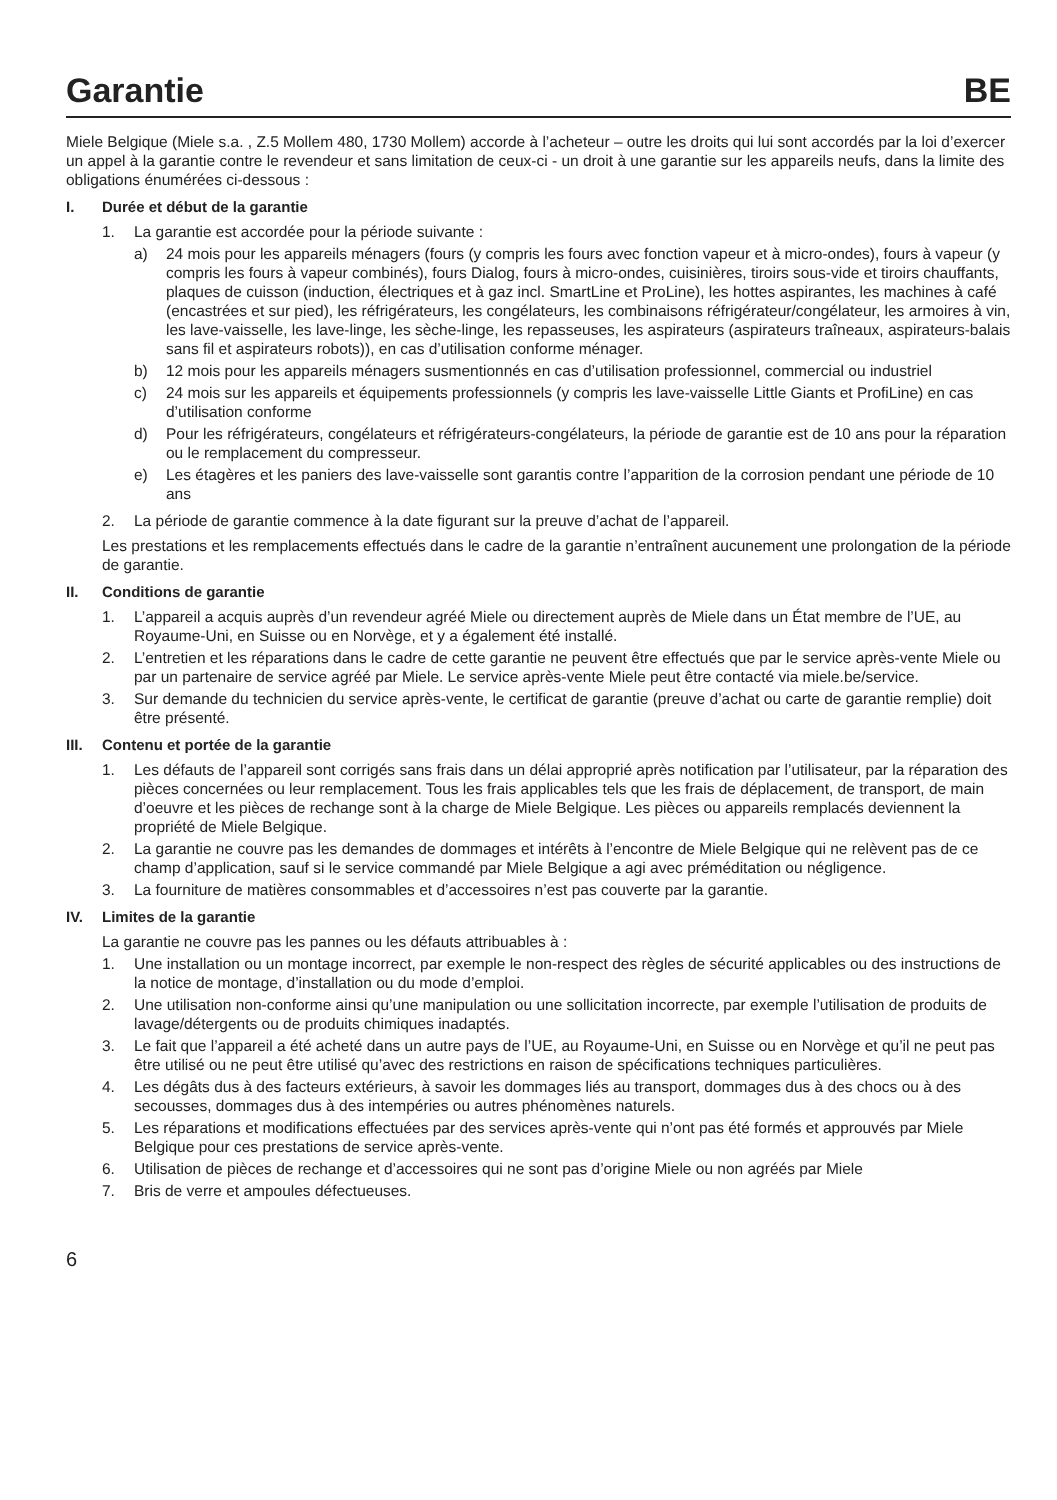Garantie BE
Miele Belgique (Miele s.a. , Z.5 Mollem 480, 1730 Mollem) accorde à l’acheteur – outre les droits qui lui sont accordés par la loi d’exercer un appel à la garantie contre le revendeur et sans limitation de ceux-ci - un droit à une garantie sur les appareils neufs, dans la limite des obligations énumérées ci-dessous :
I. Durée et début de la garantie
1. La garantie est accordée pour la période suivante :
a) 24 mois pour les appareils ménagers (fours (y compris les fours avec fonction vapeur et à micro-ondes), fours à vapeur (y compris les fours à vapeur combinés), fours Dialog, fours à micro-ondes, cuisinières, tiroirs sous-vide et tiroirs chauffants, plaques de cuisson (induction, électriques et à gaz incl. SmartLine et ProLine), les hottes aspirantes, les machines à café (encastrées et sur pied), les réfrigérateurs, les congélateurs, les combinaisons réfrigérateur/congélateur, les armoires à vin, les lave-vaisselle, les lave-linge, les sèche-linge, les repasseuses, les aspirateurs (aspirateurs traîneaux, aspirateurs-balais sans fil et aspirateurs robots)), en cas d’utilisation conforme ménager.
b) 12 mois pour les appareils ménagers susmentionnés en cas d’utilisation professionnel, commercial ou industriel
c) 24 mois sur les appareils et équipements professionnels (y compris les lave-vaisselle Little Giants et ProfiLine) en cas d’utilisation conforme
d) Pour les réfrigérateurs, congélateurs et réfrigérateurs-congélateurs, la période de garantie est de 10 ans pour la réparation ou le remplacement du compresseur.
e) Les étagères et les paniers des lave-vaisselle sont garantis contre l’apparition de la corrosion pendant une période de 10 ans
2. La période de garantie commence à la date figurant sur la preuve d’achat de l’appareil.
Les prestations et les remplacements effectués dans le cadre de la garantie n’entraînent aucunement une prolongation de la période de garantie.
II. Conditions de garantie
1. L’appareil a acquis auprès d’un revendeur agréé Miele ou directement auprès de Miele dans un État membre de l’UE, au Royaume-Uni, en Suisse ou en Norvège, et y a également été installé.
2. L’entretien et les réparations dans le cadre de cette garantie ne peuvent être effectués que par le service après-vente Miele ou par un partenaire de service agréé par Miele. Le service après-vente Miele peut être contacté via miele.be/service.
3. Sur demande du technicien du service après-vente, le certificat de garantie (preuve d’achat ou carte de garantie remplie) doit être présenté.
III. Contenu et portée de la garantie
1. Les défauts de l’appareil sont corrigés sans frais dans un délai approprié après notification par l’utilisateur, par la réparation des pièces concernées ou leur remplacement. Tous les frais applicables tels que les frais de déplacement, de transport, de main d’oeuvre et les pièces de rechange sont à la charge de Miele Belgique. Les pièces ou appareils remplacés deviennent la propriété de Miele Belgique.
2. La garantie ne couvre pas les demandes de dommages et intérêts à l’encontre de Miele Belgique qui ne relèvent pas de ce champ d’application, sauf si le service commandé par Miele Belgique a agi avec préméditation ou négligence.
3. La fourniture de matières consommables et d’accessoires n’est pas couverte par la garantie.
IV. Limites de la garantie
La garantie ne couvre pas les pannes ou les défauts attribuables à :
1. Une installation ou un montage incorrect, par exemple le non-respect des règles de sécurité applicables ou des instructions de la notice de montage, d’installation ou du mode d’emploi.
2. Une utilisation non-conforme ainsi qu’une manipulation ou une sollicitation incorrecte, par exemple l’utilisation de produits de lavage/détergents ou de produits chimiques inadaptés.
3. Le fait que l’appareil a été acheté dans un autre pays de l’UE, au Royaume-Uni, en Suisse ou en Norvège et qu’il ne peut pas être utilisé ou ne peut être utilisé qu’avec des restrictions en raison de spécifications techniques particulières.
4. Les dégâts dus à des facteurs extérieurs, à savoir les dommages liés au transport, dommages dus à des chocs ou à des secousses, dommages dus à des intempéries ou autres phénomènes naturels.
5. Les réparations et modifications effectuées par des services après-vente qui n’ont pas été formés et approuvés par Miele Belgique pour ces prestations de service après-vente.
6. Utilisation de pièces de rechange et d’accessoires qui ne sont pas d’origine Miele ou non agréés par Miele
7. Bris de verre et ampoules défectueuses.
6